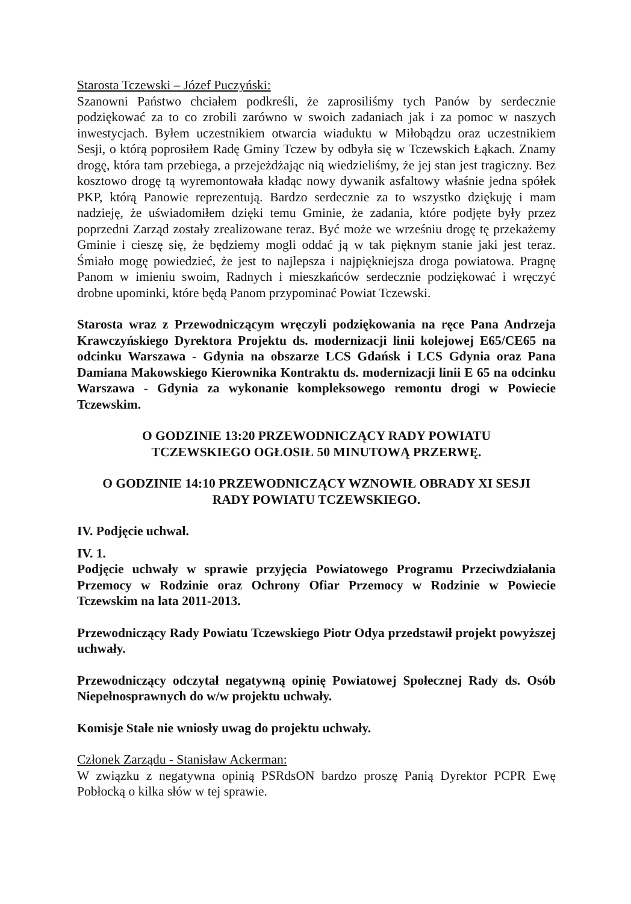Starosta Tczewski – Józef Puczyński:
Szanowni Państwo chciałem podkreśli, że zaprosiliśmy tych Panów by serdecznie podziękować za to co zrobili zarówno w swoich zadaniach jak i za pomoc w naszych inwestycjach. Byłem uczestnikiem otwarcia wiaduktu w Miłobądzu oraz uczestnikiem Sesji, o którą poprosiłem Radę Gminy Tczew by odbyła się w Tczewskich Łąkach. Znamy drogę, która tam przebiega, a przejeżdżając nią wiedzieliśmy, że jej stan jest tragiczny. Bez kosztowo drogę tą wyremontowała kładąc nowy dywanik asfaltowy właśnie jedna spółek PKP, którą Panowie reprezentują. Bardzo serdecznie za to wszystko dziękuję i mam nadzieję, że uświadomiłem dzięki temu Gminie, że zadania, które podjęte były przez poprzedni Zarząd zostały zrealizowane teraz. Być może we wrześniu drogę tę przekażemy Gminie i cieszę się, że będziemy mogli oddać ją w tak pięknym stanie jaki jest teraz. Śmiało mogę powiedzieć, że jest to najlepsza i najpiękniejsza droga powiatowa. Pragnę Panom w imieniu swoim, Radnych i mieszkańców serdecznie podziękować i wręczyć drobne upominki, które będą Panom przypominać Powiat Tczewski.
Starosta wraz z Przewodniczącym wręczyli podziękowania na ręce Pana Andrzeja Krawczyńskiego Dyrektora Projektu ds. modernizacji linii kolejowej E65/CE65 na odcinku Warszawa - Gdynia na obszarze LCS Gdańsk i LCS Gdynia oraz Pana Damiana Makowskiego Kierownika Kontraktu ds. modernizacji linii E 65 na odcinku Warszawa - Gdynia za wykonanie kompleksowego remontu drogi w Powiecie Tczewskim.
O GODZINIE 13:20 PRZEWODNICZĄCY RADY POWIATU
TCZEWSKIEGO OGŁOSIŁ 50 MINUTOWĄ PRZERWĘ.
O GODZINIE 14:10 PRZEWODNICZĄCY WZNOWIŁ OBRADY XI SESJI
RADY POWIATU TCZEWSKIEGO.
IV. Podjęcie uchwał.
IV. 1.
Podjęcie uchwały w sprawie przyjęcia Powiatowego Programu Przeciwdziałania Przemocy w Rodzinie oraz Ochrony Ofiar Przemocy w Rodzinie w Powiecie Tczewskim na lata 2011-2013.
Przewodniczący Rady Powiatu Tczewskiego Piotr Odya przedstawił projekt powyższej uchwały.
Przewodniczący odczytał negatywną opinię Powiatowej Społecznej Rady ds. Osób Niepełnosprawnych do w/w projektu uchwały.
Komisje Stałe nie wniosły uwag do projektu uchwały.
Członek Zarządu - Stanisław Ackerman:
W związku z negatywna opinią PSRdsON bardzo proszę Panią Dyrektor PCPR Ewę Pobłocką o kilka słów w tej sprawie.